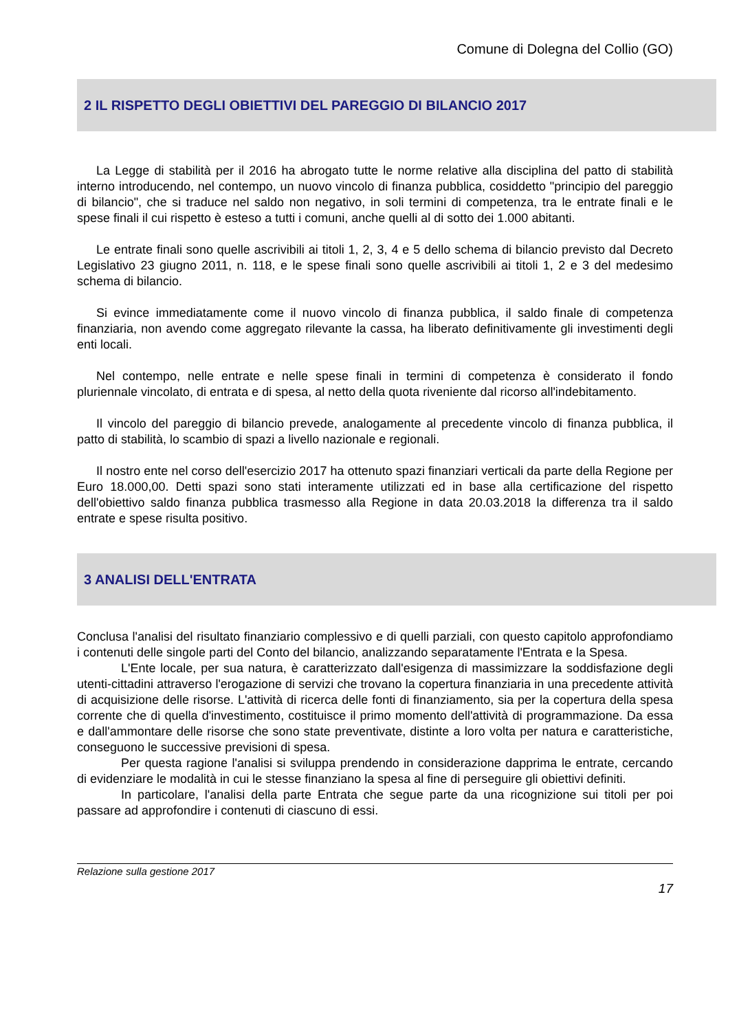Comune di Dolegna del Collio (GO)
2 IL RISPETTO DEGLI OBIETTIVI DEL PAREGGIO DI BILANCIO 2017
La Legge di stabilità per il 2016 ha abrogato tutte le norme relative alla disciplina del patto di stabilità interno introducendo, nel contempo, un nuovo vincolo di finanza pubblica, cosiddetto "principio del pareggio di bilancio", che si traduce nel saldo non negativo, in soli termini di competenza, tra le entrate finali e le spese finali il cui rispetto è esteso a tutti i comuni, anche quelli al di sotto dei 1.000 abitanti.
Le entrate finali sono quelle ascrivibili ai titoli 1, 2, 3, 4 e 5 dello schema di bilancio previsto dal Decreto Legislativo 23 giugno 2011, n. 118, e le spese finali sono quelle ascrivibili ai titoli 1, 2 e 3 del medesimo schema di bilancio.
Si evince immediatamente come il nuovo vincolo di finanza pubblica, il saldo finale di competenza finanziaria, non avendo come aggregato rilevante la cassa, ha liberato definitivamente gli investimenti degli enti locali.
Nel contempo, nelle entrate e nelle spese finali in termini di competenza è considerato il fondo pluriennale vincolato, di entrata e di spesa, al netto della quota riveniente dal ricorso all'indebitamento.
Il vincolo del pareggio di bilancio prevede, analogamente al precedente vincolo di finanza pubblica, il patto di stabilità, lo scambio di spazi a livello nazionale e regionali.
Il nostro ente nel corso dell'esercizio 2017 ha ottenuto spazi finanziari verticali da parte della Regione per Euro 18.000,00. Detti spazi sono stati interamente utilizzati ed in base alla certificazione del rispetto dell'obiettivo saldo finanza pubblica trasmesso alla Regione in data 20.03.2018 la differenza tra il saldo entrate e spese risulta positivo.
3 ANALISI DELL'ENTRATA
Conclusa l'analisi del risultato finanziario complessivo e di quelli parziali, con questo capitolo approfondiamo i contenuti delle singole parti del Conto del bilancio, analizzando separatamente l'Entrata e la Spesa.
L'Ente locale, per sua natura, è caratterizzato dall'esigenza di massimizzare la soddisfazione degli utenti-cittadini attraverso l'erogazione di servizi che trovano la copertura finanziaria in una precedente attività di acquisizione delle risorse. L'attività di ricerca delle fonti di finanziamento, sia per la copertura della spesa corrente che di quella d'investimento, costituisce il primo momento dell'attività di programmazione. Da essa e dall'ammontare delle risorse che sono state preventivate, distinte a loro volta per natura e caratteristiche, conseguono le successive previsioni di spesa.
Per questa ragione l'analisi si sviluppa prendendo in considerazione dapprima le entrate, cercando di evidenziare le modalità in cui le stesse finanziano la spesa al fine di perseguire gli obiettivi definiti.
In particolare, l'analisi della parte Entrata che segue parte da una ricognizione sui titoli per poi passare ad approfondire i contenuti di ciascuno di essi.
Relazione sulla gestione 2017
17